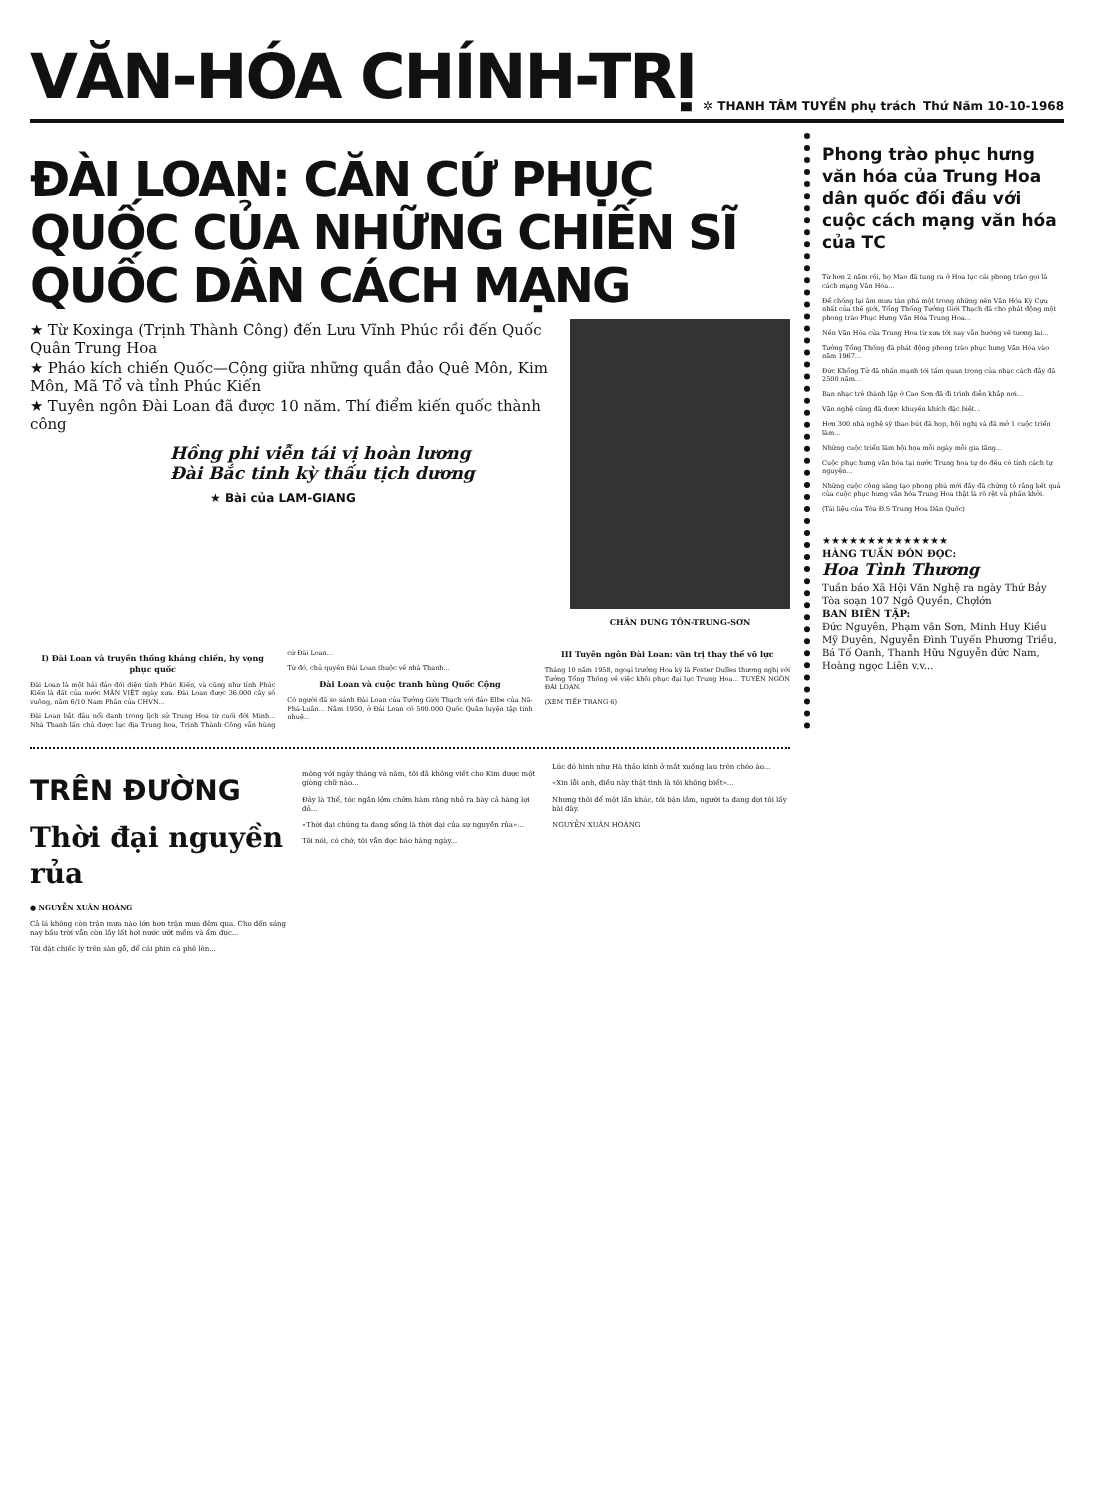VĂN-HÓA CHÍNH-TRỊ
✲ THANH TÂM TUYỀN phụ trách Thứ Năm 10-10-1968
ĐÀI LOAN: CĂN CỨ PHỤC QUỐC CỦA NHỮNG CHIẾN SĨ QUỐC DÂN CÁCH MẠNG
★ Từ Koxinga (Trịnh Thành Công) đến Lưu Vĩnh Phúc rồi đến Quốc Quân Trung Hoa
★ Pháo kích chiến Quốc—Cộng giữa những quần đảo Quê Môn, Kim Môn, Mã Tổ và tỉnh Phúc Kiến
★ Tuyên ngôn Đài Loan đã được 10 năm. Thí điểm kiến quốc thành công
Hồng phi viễn tái vị hoàn lương
Đài Bắc tinh kỳ thấu tịch dương
★ Bài của LAM-GIANG
CHÂN DUNG TÔN-TRUNG-SƠN
I) Đài Loan và truyền thống kháng chiến, hy vọng phục quốc
Đài Loan là một hải đảo đối diện tỉnh Phúc Kiến, và cũng như tỉnh Phúc Kiến là đất của nước MÂN VIỆT ngày xưa. Đài Loan được 36.000 cây số vuông, nằm 6/10 Nam Phần của CHVN...
Đài Loan bắt đầu nổi danh trong lịch sử Trung Hoa từ cuối đời Minh... Nhà Thanh lấn chủ được lục địa Trung hoa, Trịnh Thành Công vẫn hùng cứ Đài Loan...
Từ đó, chủ quyền Đài Loan thuộc về nhà Thanh...
Đài Loan và cuộc tranh hùng Quốc Cộng
Có người đã so sánh Đài Loan của Tưởng Giới Thạch với đảo Elbe của Nã-Phá-Luân... Năm 1950, ở Đài Loan có 500.000 Quốc Quân luyện tập tinh nhuệ...
III Tuyên ngôn Đài Loan: văn trị thay thế võ lực
Tháng 10 năm 1958, ngoại trưởng Hoa kỳ là Foster Dulles thương nghị với Tưởng Tổng Thống về việc khôi phục đại lục Trung Hoa... TUYÊN NGÔN ĐÀI LOAN.
(XEM TIẾP TRANG 6)
Phong trào phục hưng văn hóa của Trung Hoa dân quốc đối đầu với cuộc cách mạng văn hóa của TC
Từ hơn 2 năm rồi, họ Mao đã tung ra ở Hoa lục cái phong trào gọi là cách mạng Văn Hóa...
Để chống lại âm mưu tàn phá một trong những nền Văn Hóa Kỳ Cựu nhất của thế giới, Tổng Thống Tưởng Giới Thạch đã cho phát động một phong trào Phục Hưng Văn Hóa Trung Hoa...
Nền Văn Hóa của Trung Hoa từ xưa tới nay vẫn hướng về tương lai...
Tưởng Tổng Thống đã phát động phong trào phục hưng Văn Hóa vào năm 1967...
Đức Khổng Tử đã nhấn mạnh tới tầm quan trọng của nhạc cách đây đã 2500 năm...
Ban nhạc trẻ thành lập ở Cao Sơn đã đi trình diễn khắp nơi...
Văn nghệ cũng đã được khuyến khích đặc biệt...
Hơn 300 nhà nghệ sỹ thao bút đã họp, hội nghị và đã mở 1 cuộc triển lãm...
Những cuộc triển lãm hội họa mỗi ngày mỗi gia tăng...
Cuộc phục hưng văn hóa tại nước Trung hoa tự do đều có tính cách tự nguyện...
Những cuộc công sáng tạo phong phú mới đây đã chứng tỏ rằng kết quả của cuộc phục hưng văn hóa Trung Hoa thật là rõ rệt và phấn khởi.
(Tài liệu của Tòa Đ.S Trung Hoa Dân Quốc)
★★★★★★★★★★★★★★
HÀNG TUẦN ĐÓN ĐỌC:
Hoa Tình Thương
Tuần báo Xã Hội Văn Nghệ ra ngày Thứ Bảy
Tòa soạn 107 Ngô Quyền, Chợlớn
BAN BIÊN TẬP:
Đức Nguyên, Phạm văn Sơn, Minh Huy Kiều Mỹ Duyên, Nguyễn Đình Tuyến Phương Triều, Bá Tố Oanh, Thanh Hữu Nguyễn đức Nam, Hoàng ngọc Liên v.v...
TRÊN ĐƯỜNG
Thời đại nguyền rủa
● NGUYỄN XUÂN HOÀNG
Cả lá không còn trận mưa nào lớn hơn trận mưa đêm qua. Cho đến sáng nay bầu trời vẫn còn lầy lất hơi nước ướt mềm và ẩm đục...
Tôi đặt chiếc ly trên sàn gỗ, để cái phin cà phê lên...
mông với ngày tháng và năm, tôi đã không viết cho Kim được một giòng chữ nào...
Đây là Thế, tóc ngắn lởm chởm hàm răng nhỏ ra bày cả hàng lợi đỏ...
«Thời đại chúng ta đang sống là thời đại của sự nguyền rủa»...
Tôi nói, có chớ, tôi vẫn đọc báo hàng ngày...
Lúc đó hình như Hà thảo kính ở mắt xuống lau trên chéo áo...
«Xin lỗi anh, điều này thật tình là tôi không biết»...
Nhưng thôi để một lần khác, tôi bận lắm, người ta đang đợi tôi lấy bài đây.
NGUYỄN XUÂN HOÀNG